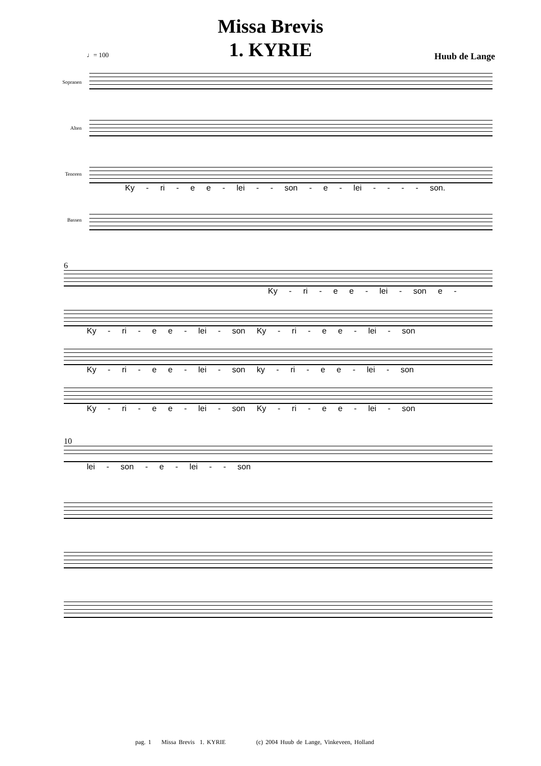Missa Brevis
1. KYRIE
♩= 100 Huub de Lange
Sopranen
Alten
Tenoren
Ky - ri - e e - lei - - son - e - lei - - - - son.
Bassen
6
Ky - ri - e e - lei - son e -
Ky - ri - e e - lei - son Ky - ri - e e - lei - son
Ky - ri - e e - lei - son ky - ri - e e - lei - son
Ky - ri - e e - lei - son Ky - ri - e e - lei - son
10
lei - son - e - lei - - son
pag. 1 Missa Brevis 1. KYRIE (c) 2004 Huub de Lange, Vinkeveen, Holland